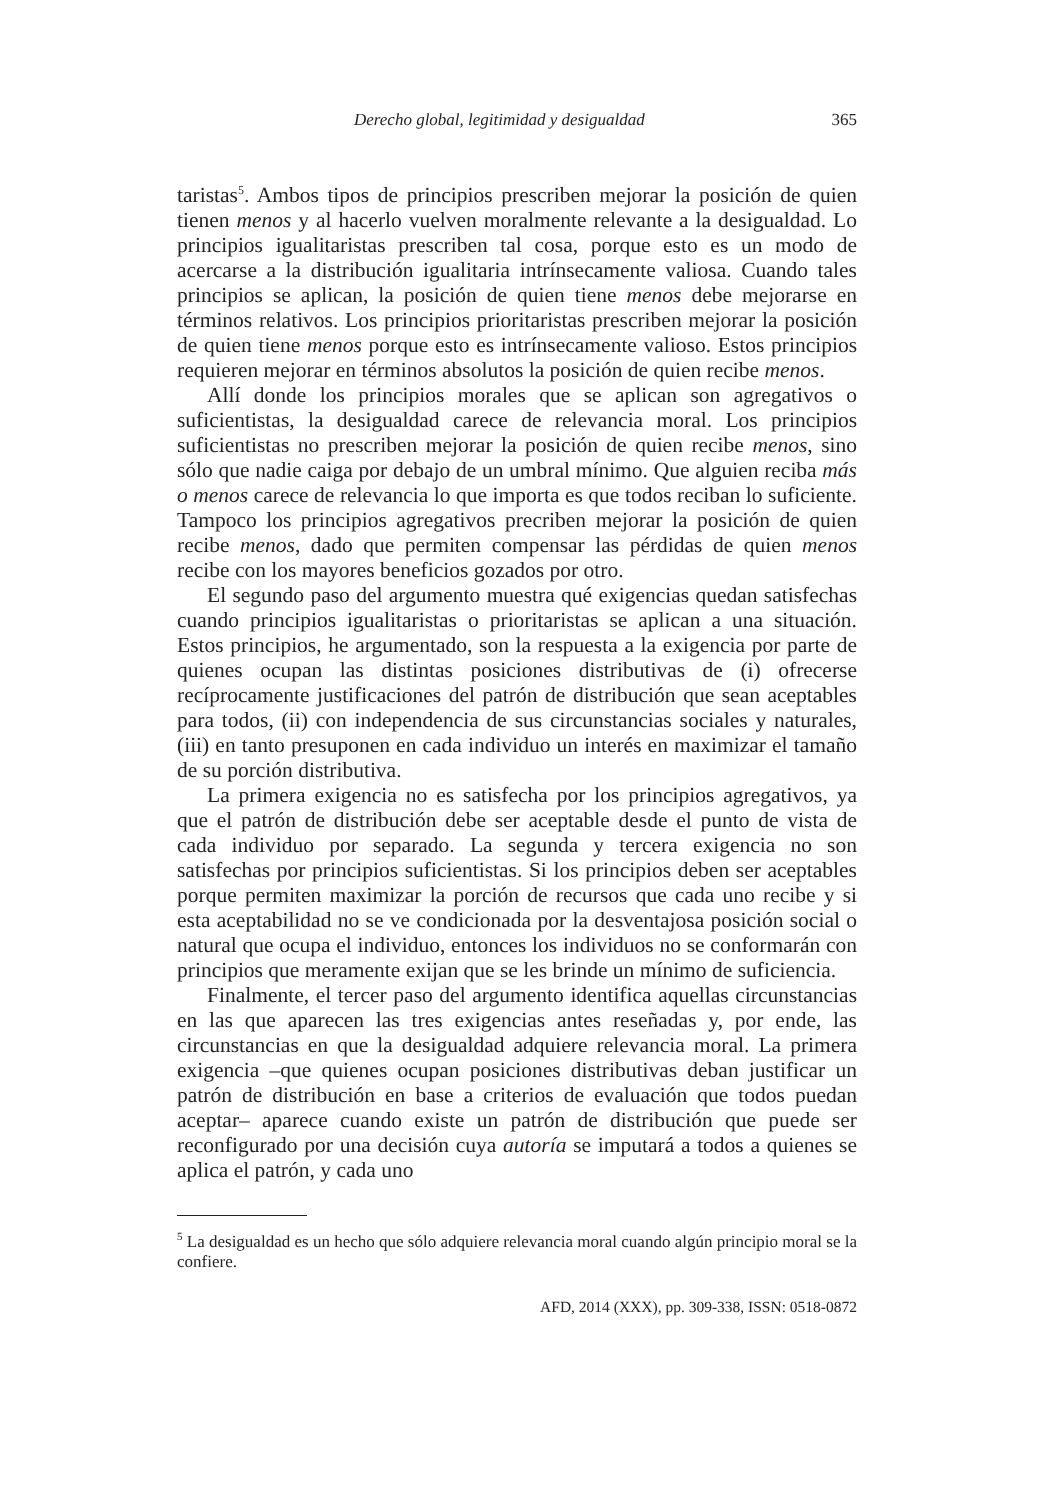Derecho global, legitimidad y desigualdad 365
taristas<sup>5</sup>. Ambos tipos de principios prescriben mejorar la posición de quien tienen menos y al hacerlo vuelven moralmente relevante a la desigualdad. Lo principios igualitaristas prescriben tal cosa, porque esto es un modo de acercarse a la distribución igualitaria intrínsecamente valiosa. Cuando tales principios se aplican, la posición de quien tiene menos debe mejorarse en términos relativos. Los principios prioritaristas prescriben mejorar la posición de quien tiene menos porque esto es intrínsecamente valioso. Estos principios requieren mejorar en términos absolutos la posición de quien recibe menos.
Allí donde los principios morales que se aplican son agregativos o suficientistas, la desigualdad carece de relevancia moral. Los principios suficientistas no prescriben mejorar la posición de quien recibe menos, sino sólo que nadie caiga por debajo de un umbral mínimo. Que alguien reciba más o menos carece de relevancia lo que importa es que todos reciban lo suficiente. Tampoco los principios agregativos precriben mejorar la posición de quien recibe menos, dado que permiten compensar las pérdidas de quien menos recibe con los mayores beneficios gozados por otro.
El segundo paso del argumento muestra qué exigencias quedan satisfechas cuando principios igualitaristas o prioritaristas se aplican a una situación. Estos principios, he argumentado, son la respuesta a la exigencia por parte de quienes ocupan las distintas posiciones distributivas de (i) ofrecerse recíprocamente justificaciones del patrón de distribución que sean aceptables para todos, (ii) con independencia de sus circunstancias sociales y naturales, (iii) en tanto presuponen en cada individuo un interés en maximizar el tamaño de su porción distributiva.
La primera exigencia no es satisfecha por los principios agregativos, ya que el patrón de distribución debe ser aceptable desde el punto de vista de cada individuo por separado. La segunda y tercera exigencia no son satisfechas por principios suficientistas. Si los principios deben ser aceptables porque permiten maximizar la porción de recursos que cada uno recibe y si esta aceptabilidad no se ve condicionada por la desventajosa posición social o natural que ocupa el individuo, entonces los individuos no se conformarán con principios que meramente exijan que se les brinde un mínimo de suficiencia.
Finalmente, el tercer paso del argumento identifica aquellas circunstancias en las que aparecen las tres exigencias antes reseñadas y, por ende, las circunstancias en que la desigualdad adquiere relevancia moral. La primera exigencia –que quienes ocupan posiciones distributivas deban justificar un patrón de distribución en base a criterios de evaluación que todos puedan aceptar– aparece cuando existe un patrón de distribución que puede ser reconfigurado por una decisión cuya autoría se imputará a todos a quienes se aplica el patrón, y cada uno
<sup>5</sup> La desigualdad es un hecho que sólo adquiere relevancia moral cuando algún principio moral se la confiere.
AFD, 2014 (XXX), pp. 309-338, ISSN: 0518-0872